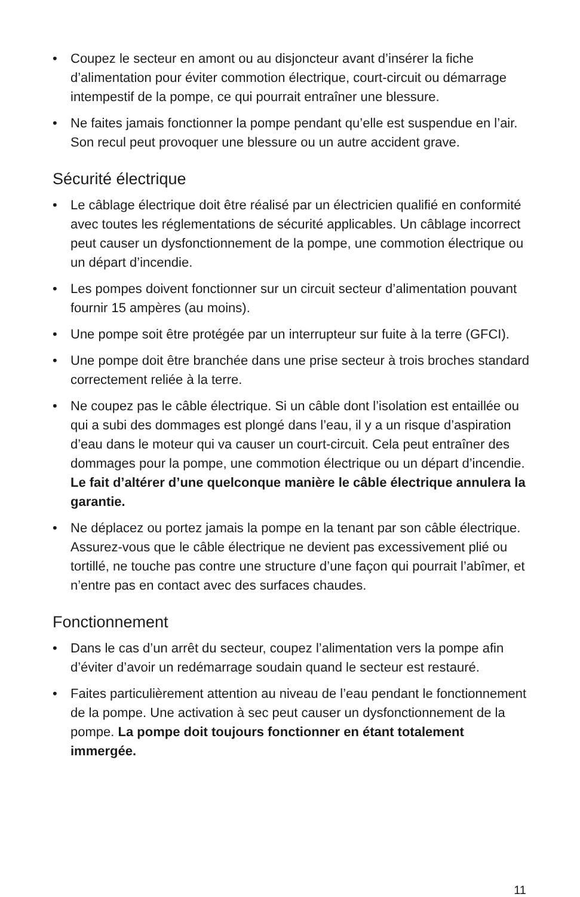• Coupez le secteur en amont ou au disjoncteur avant d’insérer la fiche d’alimentation pour éviter commotion électrique, court-circuit ou démarrage intempestif de la pompe, ce qui pourrait entraîner une blessure.
• Ne faites jamais fonctionner la pompe pendant qu’elle est suspendue en l’air. Son recul peut provoquer une blessure ou un autre accident grave.
Sécurité électrique
• Le câblage électrique doit être réalisé par un électricien qualifié en conformité avec toutes les réglementations de sécurité applicables. Un câblage incorrect peut causer un dysfonctionnement de la pompe, une commotion électrique ou un départ d’incendie.
• Les pompes doivent fonctionner sur un circuit secteur d’alimentation pouvant fournir 15 ampères (au moins).
• Une pompe soit être protégée par un interrupteur sur fuite à la terre (GFCI).
• Une pompe doit être branchée dans une prise secteur à trois broches standard correctement reliée à la terre.
• Ne coupez pas le câble électrique. Si un câble dont l’isolation est entaillée ou qui a subi des dommages est plongé dans l’eau, il y a un risque d’aspiration d’eau dans le moteur qui va causer un court-circuit. Cela peut entraîner des dommages pour la pompe, une commotion électrique ou un départ d’incendie. Le fait d’altérer d’une quelconque manière le câble électrique annulera la garantie.
• Ne déplacez ou portez jamais la pompe en la tenant par son câble électrique. Assurez-vous que le câble électrique ne devient pas excessivement plié ou tortillé, ne touche pas contre une structure d’une façon qui pourrait l’abîmer, et n’entre pas en contact avec des surfaces chaudes.
Fonctionnement
• Dans le cas d’un arrêt du secteur, coupez l’alimentation vers la pompe afin d’éviter d’avoir un redémarrage soudain quand le secteur est restauré.
• Faites particulièrement attention au niveau de l’eau pendant le fonctionnement de la pompe. Une activation à sec peut causer un dysfonctionnement de la pompe. La pompe doit toujours fonctionner en étant totalement immergée.
11